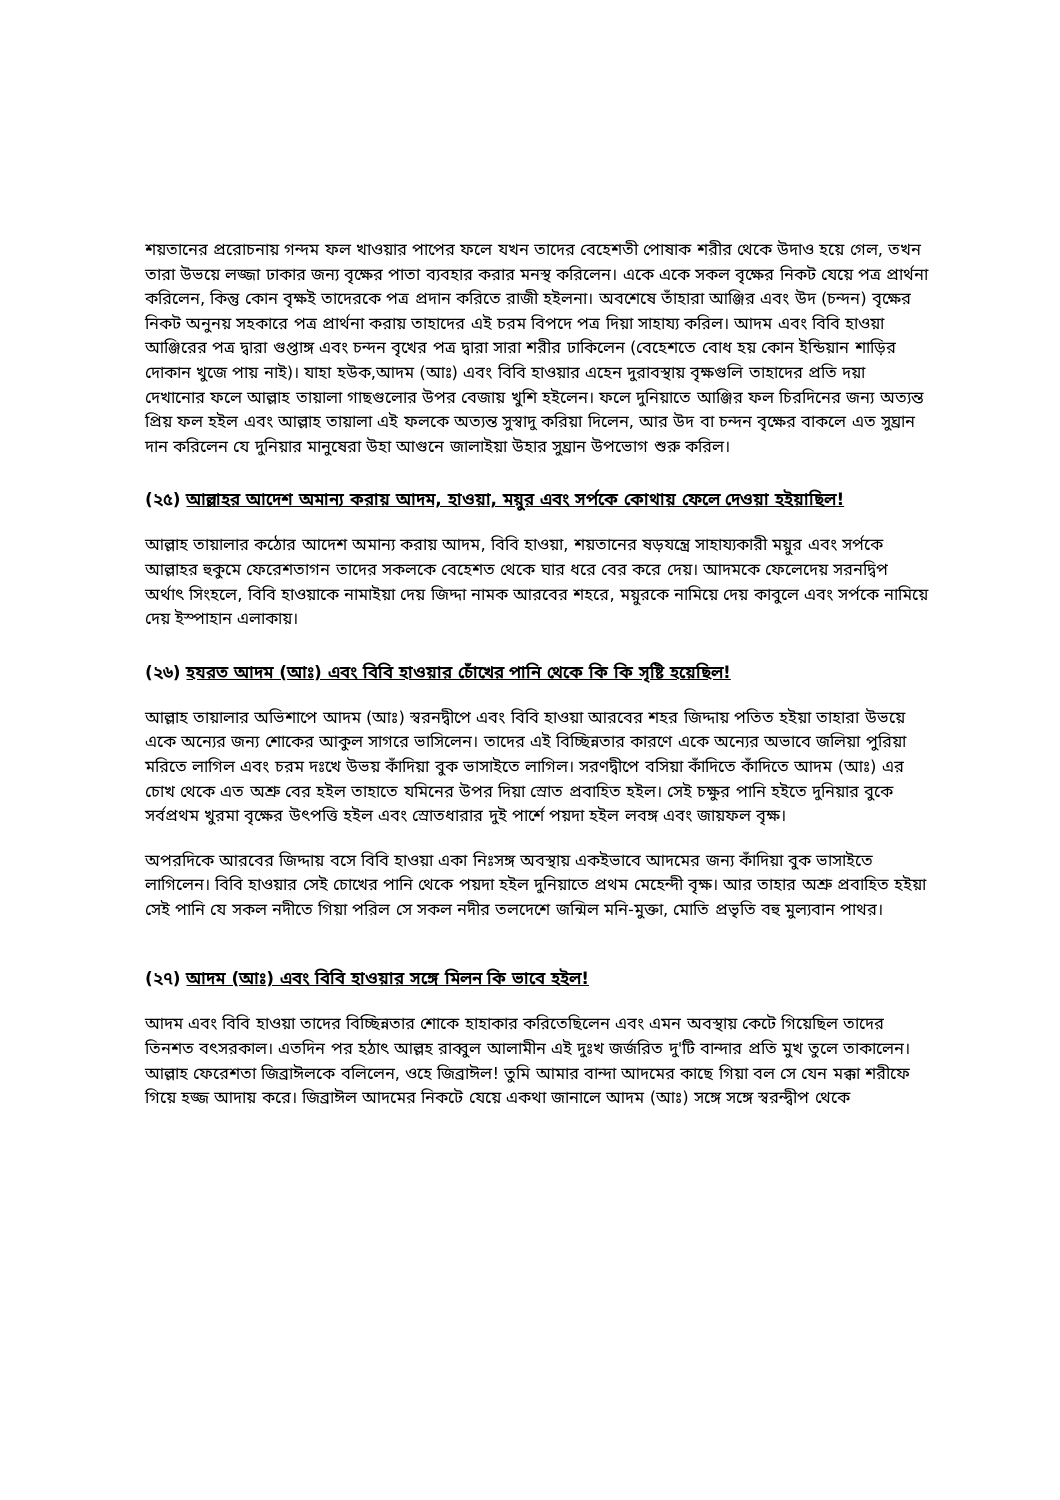শয়তানের প্ররোচনায় গন্দম ফল খাওয়ার পাপের ফলে যখন তাদের বেহেশতী পোষাক শরীর থেকে উদাও হয়ে গেল, তখন তারা উভয়ে লজ্জা ঢাকার জন্য বৃক্ষের পাতা ব্যবহার করার মনস্থ করিলেন। একে একে সকল বৃক্ষের নিকট যেয়ে পত্র প্রার্থনা করিলেন, কিন্তু কোন বৃক্ষই তাদেরকে পত্র প্রদান করিতে রাজী হইলনা। অবশেষে তাঁহারা আঞ্জির এবং উদ (চন্দন) বৃক্ষের নিকট অনুনয় সহকারে পত্র প্রার্থনা করায় তাহাদের এই চরম বিপদে পত্র দিয়া সাহায্য করিল। আদম এবং বিবি হাওয়া আঞ্জিরের পত্র দ্বারা গুপ্তাঙ্গ এবং চন্দন বৃখের পত্র দ্বারা সারা শরীর ঢাকিলেন (বেহেশতে বোধ হয় কোন ইন্ডিয়ান শাড়ির দোকান খুজে পায় নাই)। যাহা হউক,আদম (আঃ) এবং বিবি হাওয়ার এহেন দুরাবস্থায় বৃক্ষগুলি তাহাদের প্রতি দয়া দেখানোর ফলে আল্লাহ তায়ালা গাছগুলোর উপর বেজায় খুশি হইলেন। ফলে দুনিয়াতে আঞ্জির ফল চিরদিনের জন্য অত্যন্ত প্রিয় ফল হইল এবং আল্লাহ তায়ালা এই ফলকে অত্যন্ত সুস্বাদু করিয়া দিলেন, আর উদ বা চন্দন বৃক্ষের বাকলে এত সুঘ্রান দান করিলেন যে দুনিয়ার মানুষেরা উহা আগুনে জালাইয়া উহার সুঘ্রান উপভোগ শুরু করিল।
(২৫) আল্লাহর আদেশ অমান্য করায় আদম, হাওয়া, ময়ুর এবং সর্পকে কোথায় ফেলে দেওয়া হইয়াছিল!
আল্লাহ তায়ালার কঠোর আদেশ অমান্য করায় আদম, বিবি হাওয়া, শয়তানের ষড়যন্ত্রে সাহায্যকারী ময়ুর এবং সর্পকে আল্লাহর হুকুমে ফেরেশতাগন তাদের সকলকে বেহেশত থেকে ঘার ধরে বের করে দেয়। আদমকে ফেলেদেয় সরনদ্বিপ অর্থাৎ সিংহলে, বিবি হাওয়াকে নামাইয়া দেয় জিদ্দা নামক আরবের শহরে, ময়ুরকে নামিয়ে দেয় কাবুলে এবং সর্পকে নামিয়ে দেয় ইস্পাহান এলাকায়।
(২৬) হযরত আদম (আঃ) এবং বিবি হাওয়ার চোঁখের পানি থেকে কি কি সৃষ্টি হয়েছিল!
আল্লাহ তায়ালার অভিশাপে আদম (আঃ) স্বরনদ্বীপে এবং বিবি হাওয়া আরবের শহর জিদ্দায় পতিত হইয়া তাহারা উভয়ে একে অন্যের জন্য শোকের আকুল সাগরে ভাসিলেন। তাদের এই বিচ্ছিন্নতার কারণে একে অন্যের অভাবে জলিয়া পুরিয়া মরিতে লাগিল এবং চরম দঃখে উভয় কাঁদিয়া বুক ভাসাইতে লাগিল। সরণদ্বীপে বসিয়া কাঁদিতে কাঁদিতে আদম (আঃ) এর চোখ থেকে এত অশ্রু বের হইল তাহাতে যমিনের উপর দিয়া স্রোত প্রবাহিত হইল। সেই চক্ষুর পানি হইতে দুনিয়ার বুকে সর্বপ্রথম খুরমা বৃক্ষের উৎপত্তি হইল এবং স্রোতধারার দুই পার্শে পয়দা হইল লবঙ্গ এবং জায়ফল বৃক্ষ।
অপরদিকে আরবের জিদ্দায় বসে বিবি হাওয়া একা নিঃসঙ্গ অবস্থায় একইভাবে আদমের জন্য কাঁদিয়া বুক ভাসাইতে লাগিলেন। বিবি হাওয়ার সেই চোখের পানি থেকে পয়দা হইল দুনিয়াতে প্রথম মেহেন্দী বৃক্ষ। আর তাহার অশ্রু প্রবাহিত হইয়া সেই পানি যে সকল নদীতে গিয়া পরিল সে সকল নদীর তলদেশে জন্মিল মনি-মুক্তা, মোতি প্রভৃতি বহু মুল্যবান পাথর।
(২৭) আদম (আঃ) এবং বিবি হাওয়ার সঙ্গে মিলন কি ভাবে হইল!
আদম এবং বিবি হাওয়া তাদের বিচ্ছিন্নতার শোকে হাহাকার করিতেছিলেন এবং এমন অবস্থায় কেটে গিয়েছিল তাদের তিনশত বৎসরকাল। এতদিন পর হঠাৎ আল্লহ রাব্বুল আলামীন এই দুঃখ জর্জরিত দু'টি বান্দার প্রতি মুখ তুলে তাকালেন। আল্লাহ ফেরেশতা জিব্রাঈলকে বলিলেন, ওহে জিব্রাঈল! তুমি আমার বান্দা আদমের কাছে গিয়া বল সে যেন মক্কা শরীফে গিয়ে হজ্জ আদায় করে। জিব্রাঈল আদমের নিকটে যেয়ে একথা জানালে আদম (আঃ) সঙ্গে সঙ্গে স্বরন্দ্বীপ থেকে